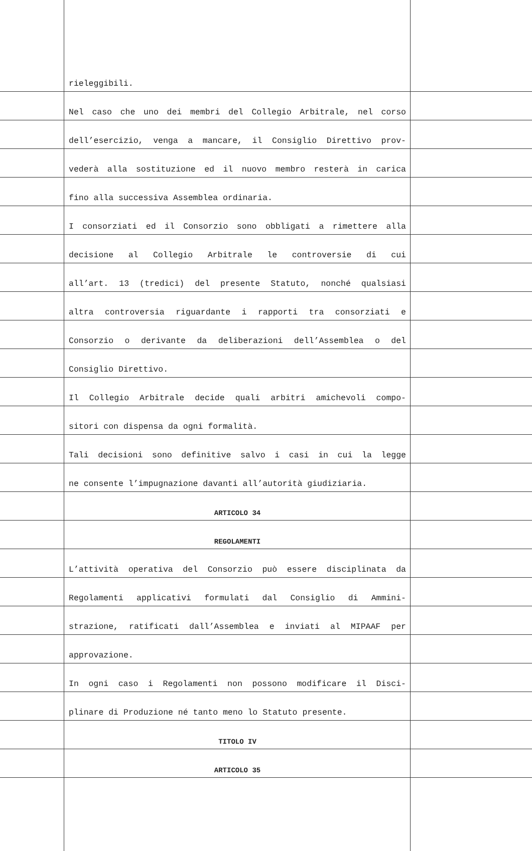| | rieleggibili. | |
| | Nel caso che uno dei membri del Collegio Arbitrale, nel corso | |
| | dell’esercizio, venga a mancare, il Consiglio Direttivo prov- | |
| | vederà alla sostituzione ed il nuovo membro resterà in carica | |
| | fino alla successiva Assemblea ordinaria. | |
| | I consorziati ed il Consorzio sono obbligati a rimettere alla | |
| | decisione al Collegio Arbitrale le controversie di cui | |
| | all’art. 13 (tredici) del presente Statuto, nonché qualsiasi | |
| | altra controversia riguardante i rapporti tra consorziati e | |
| | Consorzio o derivante da deliberazioni dell’Assemblea o del | |
| | Consiglio Direttivo. | |
| | Il Collegio Arbitrale decide quali arbitri amichevoli compo- | |
| | sitori con dispensa da ogni formalità. | |
| | Tali decisioni sono definitive salvo i casi in cui la legge | |
| | ne consente l’impugnazione davanti all’autorità giudiziaria. | |
| | ARTICOLO 34 | |
| | REGOLAMENTI | |
| | L’attività operativa del Consorzio può essere disciplinata da | |
| | Regolamenti applicativi formulati dal Consiglio di Ammini- | |
| | strazione, ratificati dall’Assemblea e inviati al MIPAAF per | |
| | approvazione. | |
| | In ogni caso i Regolamenti non possono modificare il Disci- | |
| | plinare di Produzione né tanto meno lo Statuto presente. | |
| | TITOLO IV | |
| | ARTICOLO 35 | |